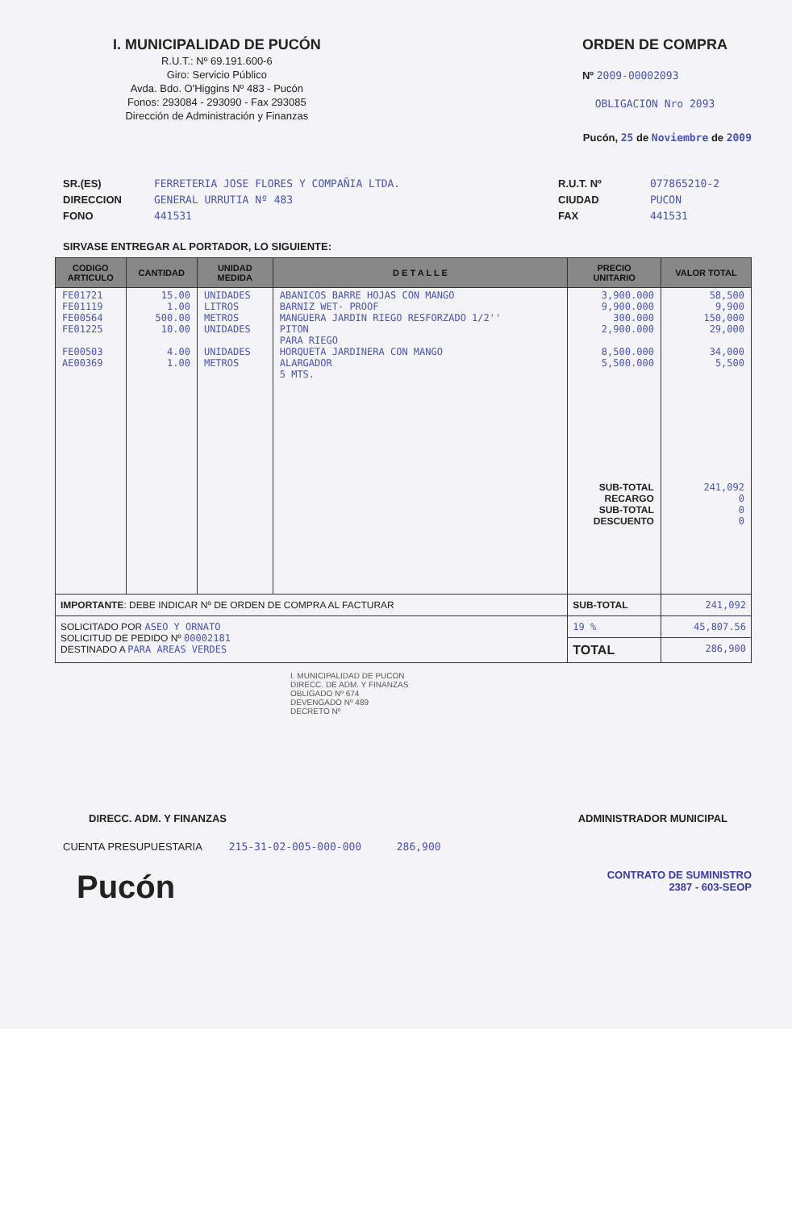I. MUNICIPALIDAD DE PUCÓN
R.U.T.: Nº 69.191.600-6
Giro: Servicio Público
Avda. Bdo. O'Higgins Nº 483 - Pucón
Fonos: 293084 - 293090 - Fax 293085
Dirección de Administración y Finanzas
ORDEN DE COMPRA
Nº 2009-00002093
OBLIGACION Nro 2093
Pucón, 25 de Noviembre de 2009
SR.(ES)
DIRECCION
FONO
FERRETERIA JOSE FLORES Y COMPAÑIA LTDA.
GENERAL URRUTIA Nº 483
441531
R.U.T. Nº
CIUDAD
FAX
077865210-2
PUCON
441531
SIRVASE ENTREGAR AL PORTADOR, LO SIGUIENTE:
| CODIGO ARTICULO | CANTIDAD | UNIDAD MEDIDA | D E T A L L E | PRECIO UNITARIO | VALOR TOTAL |
| --- | --- | --- | --- | --- | --- |
| FE01721 FE01119 FE00564 FE01225 FE00503 AE00369 | 15.00 1.00 500.00 10.00 4.00 1.00 | UNIDADES LITROS METROS UNIDADES UNIDADES METROS | ABANICOS BARRE HOJAS CON MANGO BARNIZ WET- PROOF MANGUERA JARDIN RIEGO RESFORZADO 1/2'' PITON PARA RIEGO HORQUETA JARDINERA CON MANGO ALARGADOR 5 MTS. | 3,900.000 9,900.000 300.000 2,900.000 8,500.000 5,500.000 SUB-TOTAL RECARGO SUB-TOTAL DESCUENTO | 58,500 9,900 150,000 29,000 34,000 5,500 241,092 0 0 0 |
| IMPORTANTE : DEBE INDICAR Nº DE ORDEN DE COMPRA AL FACTURAR | | | | SUB-TOTAL | 241,092 |
| SOLICITADO POR ASEO Y ORNATO SOLICITUD DE PEDIDO Nº 00002181 DESTINADO A PARA AREAS VERDES | | | | 19 % | 45,807.56 |
| | | | | TOTAL | 286,900 |
I. MUNICIPALIDAD DE PUCON
DIRECC. DE ADM. Y FINANZAS
OBLIGADO Nº 674
DEVENGADO Nº 489
DECRETO Nº
DIRECC. ADM. Y FINANZAS ADMINISTRADOR MUNICIPAL
CUENTA PRESUPUESTARIA 215-31-02-005-000-000 286,900
Pucón CONTRATO DE SUMINISTRO
2387 - 603-SEOP